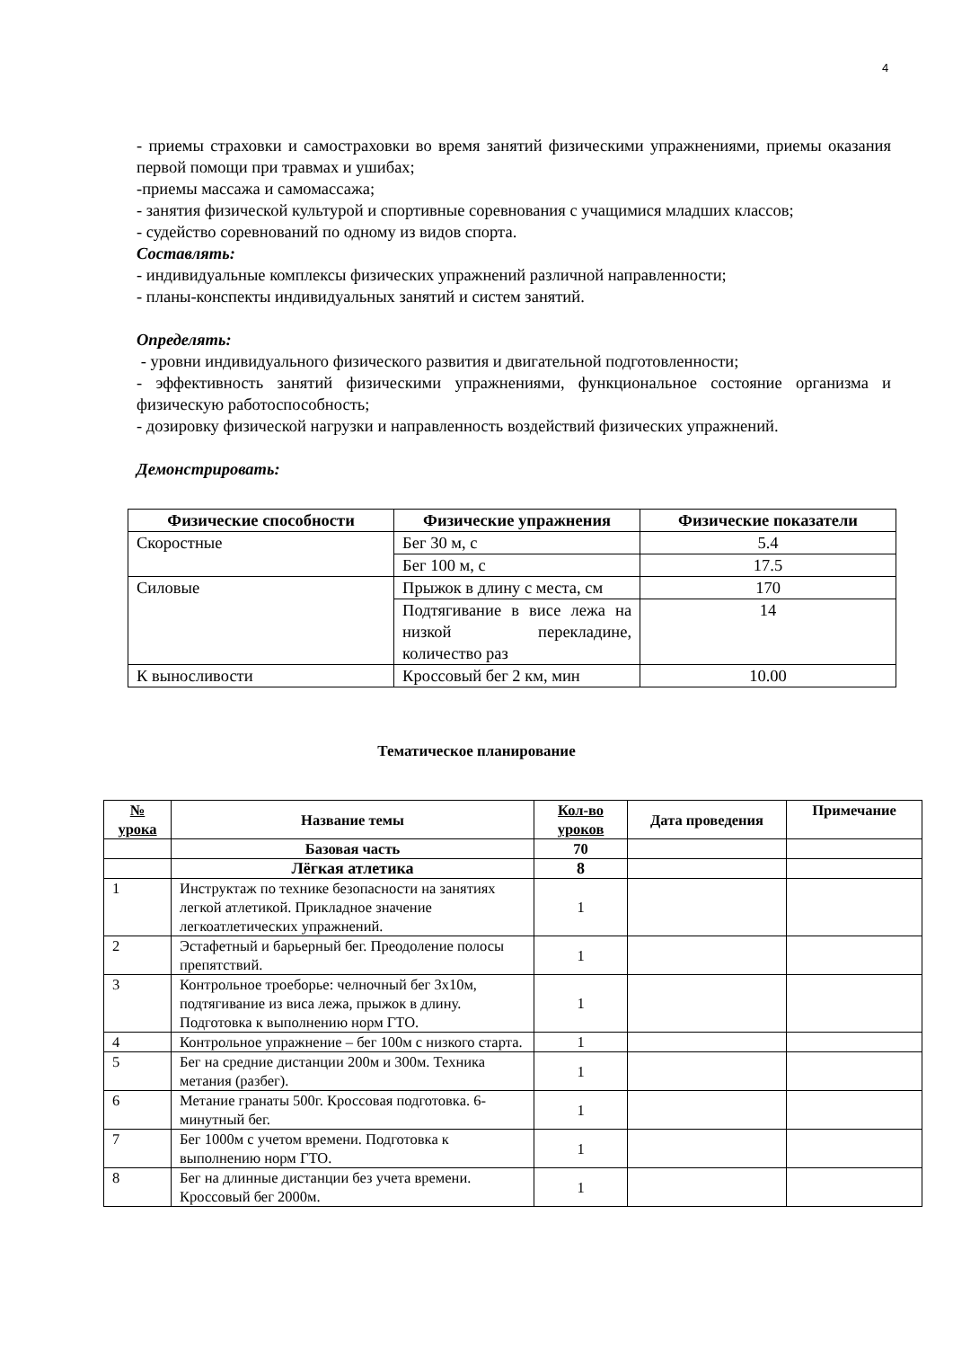4
- приемы страховки и самостраховки во время занятий физическими упражнениями, приемы оказания первой помощи при травмах и ушибах;
-приемы массажа и самомассажа;
- занятия физической культурой и спортивные соревнования с учащимися младших классов;
- судейство соревнований по одному из видов спорта.
Составлять:
- индивидуальные комплексы физических упражнений различной направленности;
- планы-конспекты индивидуальных занятий и систем занятий.
Определять:
- уровни индивидуального физического развития и двигательной подготовленности;
- эффективность занятий физическими упражнениями, функциональное состояние организма и физическую работоспособность;
- дозировку физической нагрузки и направленность воздействий физических упражнений.
Демонстрировать:
| Физические способности | Физические упражнения | Физические показатели |
| --- | --- | --- |
| Скоростные | Бег 30 м, с | 5.4 |
| | Бег 100 м, с | 17.5 |
| Силовые | Прыжок в длину с места, см | 170 |
| | Подтягивание в висе лежа на низкой перекладине, количество раз | 14 |
| К выносливости | Кроссовый бег 2 км, мин | 10.00 |
Тематическое планирование
| № урока | Название темы | Кол-во уроков | Дата проведения | Примечание |
| --- | --- | --- | --- | --- |
| | Базовая часть | 70 | | |
| | Лёгкая атлетика | 8 | | |
| 1 | Инструктаж по технике безопасности на занятиях легкой атлетикой. Прикладное значение легкоатлетических упражнений. | 1 | | |
| 2 | Эстафетный и барьерный бег. Преодоление полосы препятствий. | 1 | | |
| 3 | Контрольное троеборье: челночный бег 3х10м, подтягивание из виса лежа, прыжок в длину. Подготовка к выполнению норм ГТО. | 1 | | |
| 4 | Контрольное упражнение – бег 100м с низкого старта. | 1 | | |
| 5 | Бег на средние дистанции 200м и 300м. Техника метания (разбег). | 1 | | |
| 6 | Метание гранаты 500г. Кроссовая подготовка. 6-минутный бег. | 1 | | |
| 7 | Бег 1000м с учетом времени. Подготовка к выполнению норм ГТО. | 1 | | |
| 8 | Бег на длинные дистанции без учета времени. Кроссовый бег 2000м. | 1 | | |